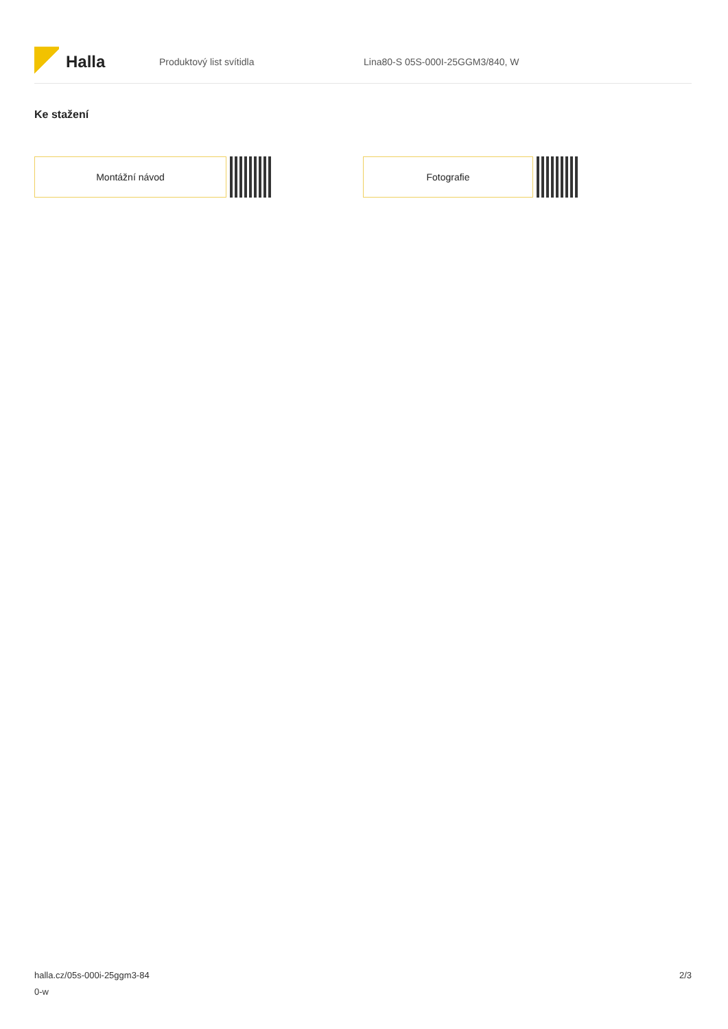Halla
Produktový list svítidla
Lina80-S 05S-000I-25GGM3/840, W
Ke stažení
Montážní návod Fotografie
halla.cz/05s-000i-25ggm3-84
0-w
2/3